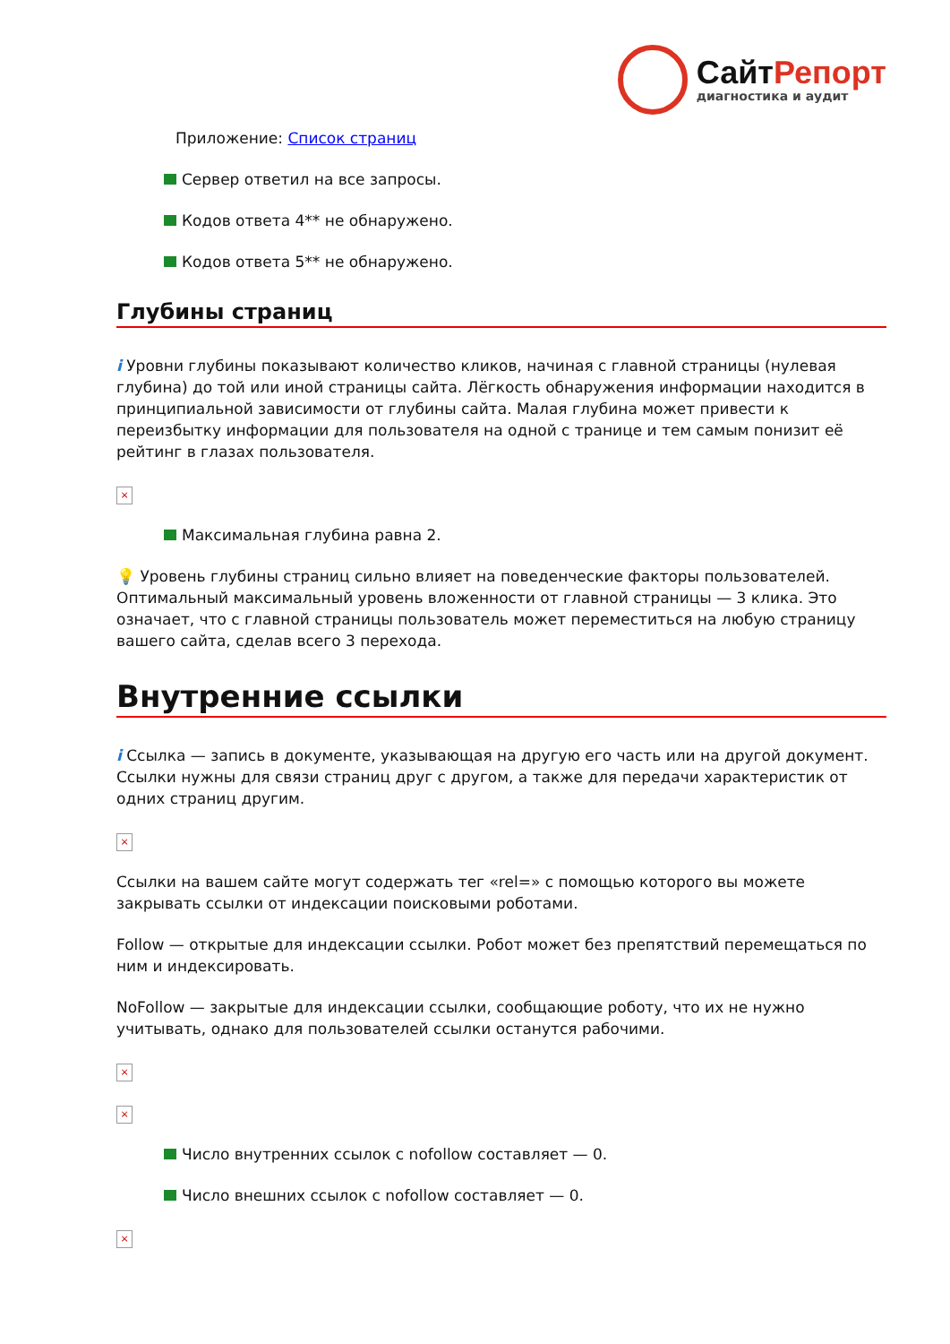СайтРепорт
диагностика и аудит
Приложение: Список страниц
Сервер ответил на все запросы.
Кодов ответа 4** не обнаружено.
Кодов ответа 5** не обнаружено.
Глубины страниц
i Уровни глубины показывают количество кликов, начиная с главной страницы (нулевая глубина) до той или иной страницы сайта. Лёгкость обнаружения информации находится в принципиальной зависимости от глубины сайта. Малая глубина может привести к переизбытку информации для пользователя на одной с транице и тем самым понизит её рейтинг в глазах пользователя.
×
Максимальная глубина равна 2.
💡 Уровень глубины страниц сильно влияет на поведенческие факторы пользователей. Оптимальный максимальный уровень вложенности от главной страницы — 3 клика. Это означает, что с главной страницы пользователь может переместиться на любую страницу вашего сайта, сделав всего 3 перехода.
Внутренние ссылки
i Ссылка — запись в документе, указывающая на другую его часть или на другой документ. Ссылки нужны для связи страниц друг с другом, а также для передачи характеристик от одних страниц другим.
×
Ссылки на вашем сайте могут содержать тег «rel=» с помощью которого вы можете закрывать ссылки от индексации поисковыми роботами.
Follow — открытые для индексации ссылки. Робот может без препятствий перемещаться по ним и индексировать.
NoFollow — закрытые для индексации ссылки, сообщающие роботу, что их не нужно учитывать, однако для пользователей ссылки останутся рабочими.
×
×
Число внутренних ссылок с nofollow составляет — 0.
Число внешних ссылок с nofollow составляет — 0.
×